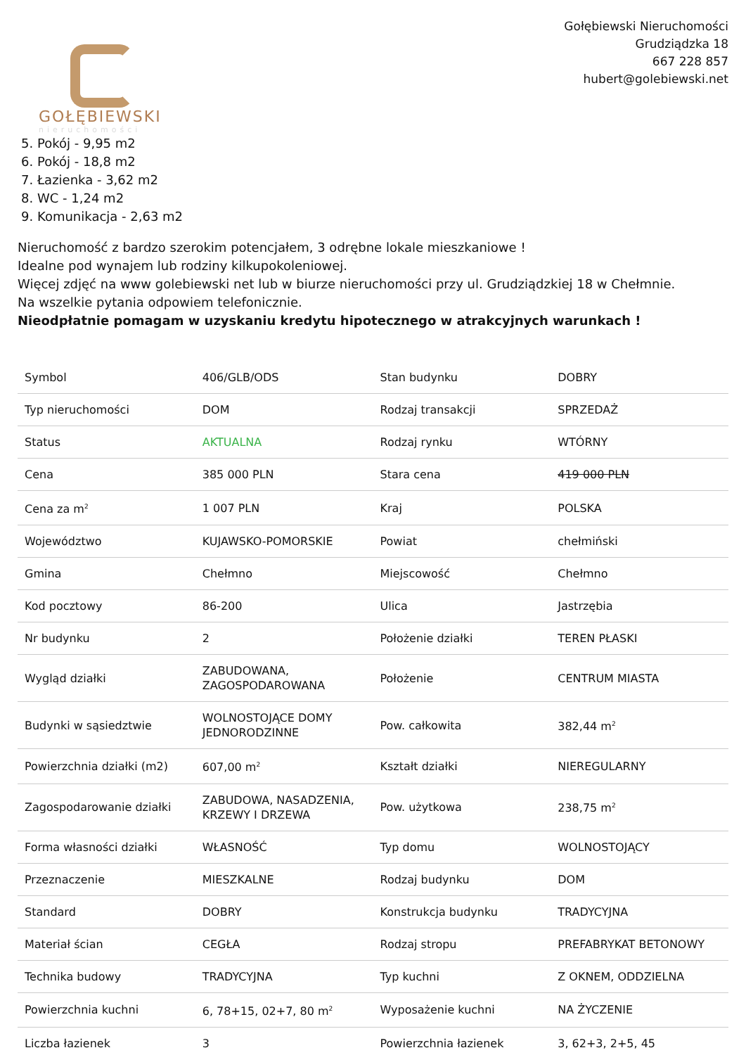GOŁĘBIEWSKI
nieruchomości
Gołębiewski Nieruchomości
Grudziądzka 18
667 228 857
hubert@golebiewski.net
5. Pokój - 9,95 m2
6. Pokój - 18,8 m2
7. Łazienka - 3,62 m2
8. WC - 1,24 m2
9. Komunikacja - 2,63 m2
Nieruchomość z bardzo szerokim potencjałem, 3 odrębne lokale mieszkaniowe !
Idealne pod wynajem lub rodziny kilkupokoleniowej.
Więcej zdjęć na www golebiewski net lub w biurze nieruchomości przy ul. Grudziądzkiej 18 w Chełmnie.
Na wszelkie pytania odpowiem telefonicznie.
Nieodpłatnie pomagam w uzyskaniu kredytu hipotecznego w atrakcyjnych warunkach !
| Symbol | 406/GLB/ODS | Stan budynku | DOBRY |
| Typ nieruchomości | DOM | Rodzaj transakcji | SPRZEDAŻ |
| Status | AKTUALNA | Rodzaj rynku | WTÓRNY |
| Cena | 385 000 PLN | Stara cena | 419 000 PLN |
| Cena za m<sup>2</sup> | 1 007 PLN | Kraj | POLSKA |
| Województwo | KUJAWSKO-POMORSKIE | Powiat | chełmiński |
| Gmina | Chełmno | Miejscowość | Chełmno |
| Kod pocztowy | 86-200 | Ulica | Jastrzębia |
| Nr budynku | 2 | Położenie działki | TEREN PŁASKI |
| Wygląd działki | ZABUDOWANA, ZAGOSPODAROWANA | Położenie | CENTRUM MIASTA |
| Budynki w sąsiedztwie | WOLNOSTOJĄCE DOMY JEDNORODZINNE | Pow. całkowita | 382,44 m<sup>2</sup> |
| Powierzchnia działki (m2) | 607,00 m<sup>2</sup> | Kształt działki | NIEREGULARNY |
| Zagospodarowanie działki | ZABUDOWA, NASADZENIA, KRZEWY I DRZEWA | Pow. użytkowa | 238,75 m<sup>2</sup> |
| Forma własności działki | WŁASNOŚĆ | Typ domu | WOLNOSTOJĄCY |
| Przeznaczenie | MIESZKALNE | Rodzaj budynku | DOM |
| Standard | DOBRY | Konstrukcja budynku | TRADYCYJNA |
| Materiał ścian | CEGŁA | Rodzaj stropu | PREFABRYKAT BETONOWY |
| Technika budowy | TRADYCYJNA | Typ kuchni | Z OKNEM, ODDZIELNA |
| Powierzchnia kuchni | 6, 78+15, 02+7, 80 m<sup>2</sup> | Wyposażenie kuchni | NA ŻYCZENIE |
| Liczba łazienek | 3 | Powierzchnia łazienek | 3, 62+3, 2+5, 45 |